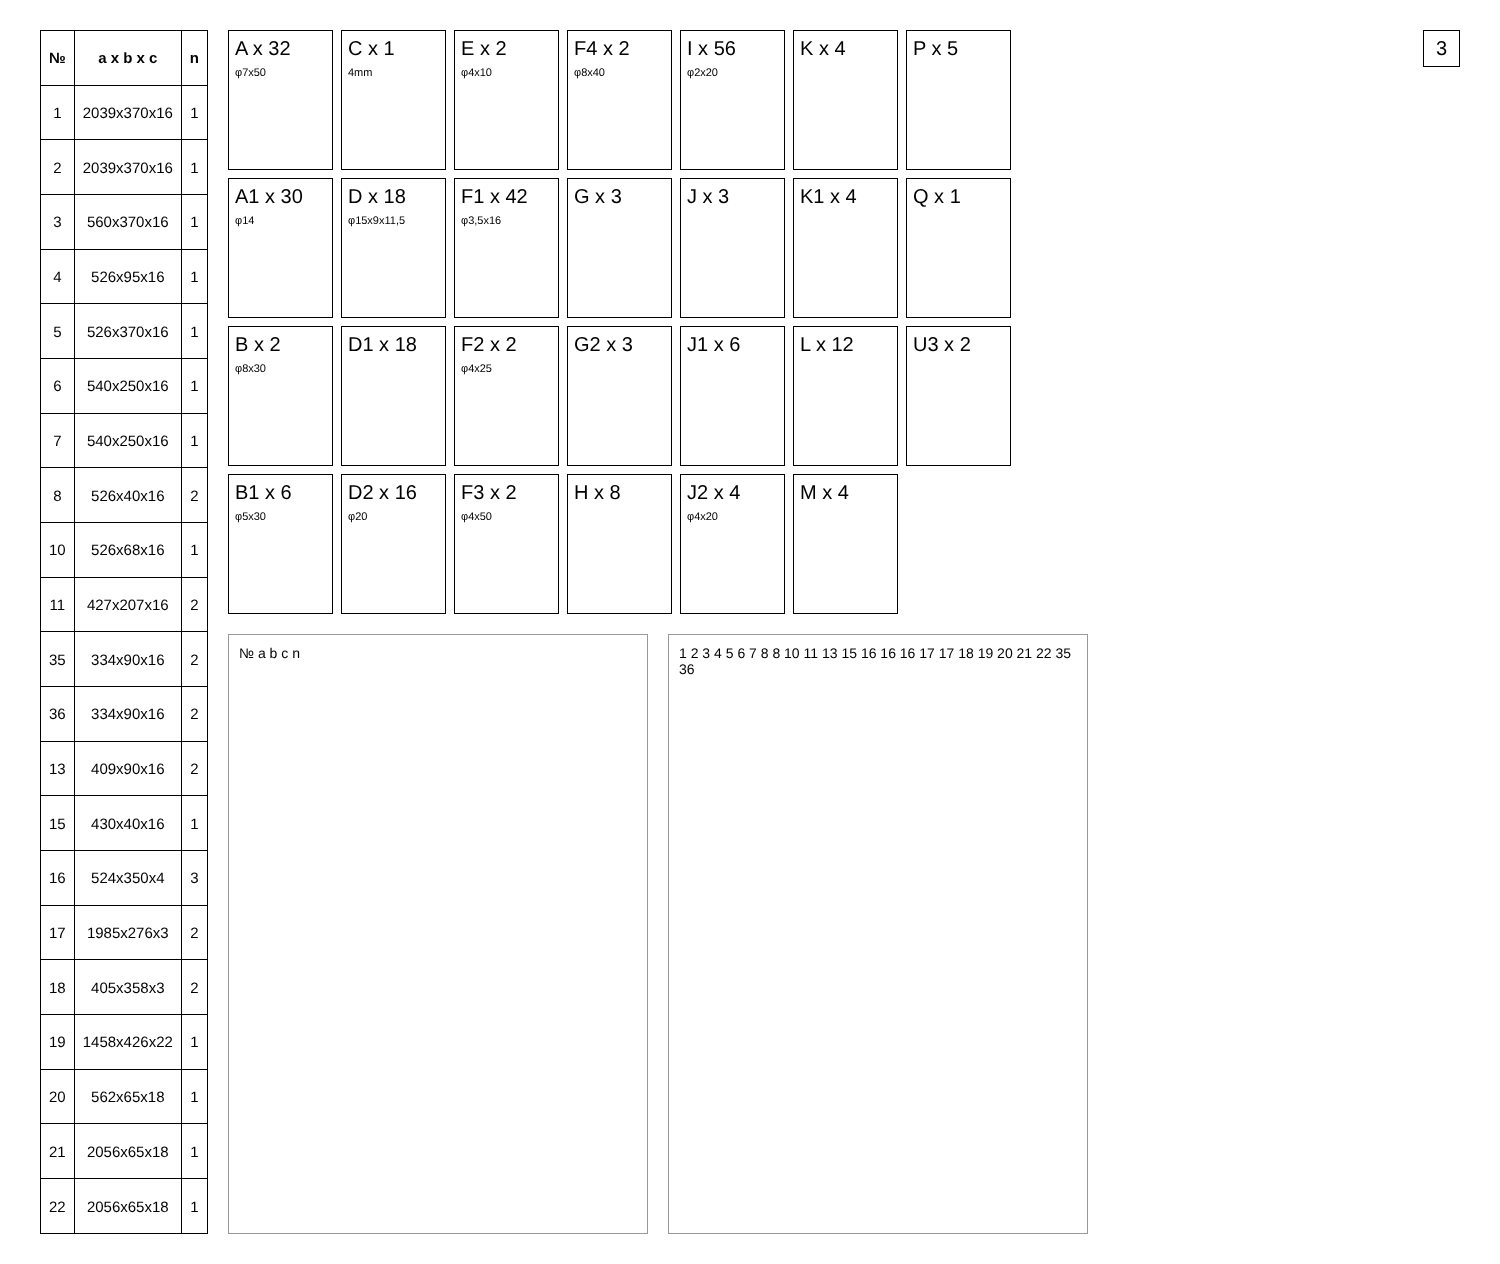3
| № | a x b x c | n |
| --- | --- | --- |
| 1 | 2039x370x16 | 1 |
| 2 | 2039x370x16 | 1 |
| 3 | 560x370x16 | 1 |
| 4 | 526x95x16 | 1 |
| 5 | 526x370x16 | 1 |
| 6 | 540x250x16 | 1 |
| 7 | 540x250x16 | 1 |
| 8 | 526x40x16 | 2 |
| 10 | 526x68x16 | 1 |
| 11 | 427x207x16 | 2 |
| 35 | 334x90x16 | 2 |
| 36 | 334x90x16 | 2 |
| 13 | 409x90x16 | 2 |
| 15 | 430x40x16 | 1 |
| 16 | 524x350x4 | 3 |
| 17 | 1985x276x3 | 2 |
| 18 | 405x358x3 | 2 |
| 19 | 1458x426x22 | 1 |
| 20 | 562x65x18 | 1 |
| 21 | 2056x65x18 | 1 |
| 22 | 2056x65x18 | 1 |
A x 32
φ7x50
C x 1
4mm
E x 2
φ4x10
F4 x 2
φ8x40
I x 56
φ2x20
K x 4
P x 5
A1 x 30
φ14
D x 18
φ15x9x11,5
F1 x 42
φ3,5x16
G x 3
J x 3
K1 x 4
Q x 1
B x 2
φ8x30
D1 x 18
F2 x 2
φ4x25
G2 x 3
J1 x 6
L x 12
U3 x 2
B1 x 6
φ5x30
D2 x 16
φ20
F3 x 2
φ4x50
H x 8
J2 x 4
φ4x20
M x 4
№ a b c n 1 2 3 4 5 6 7 8 8 10 11 13 15 16 16 16 17 17 18 19 20 21 22 35 36